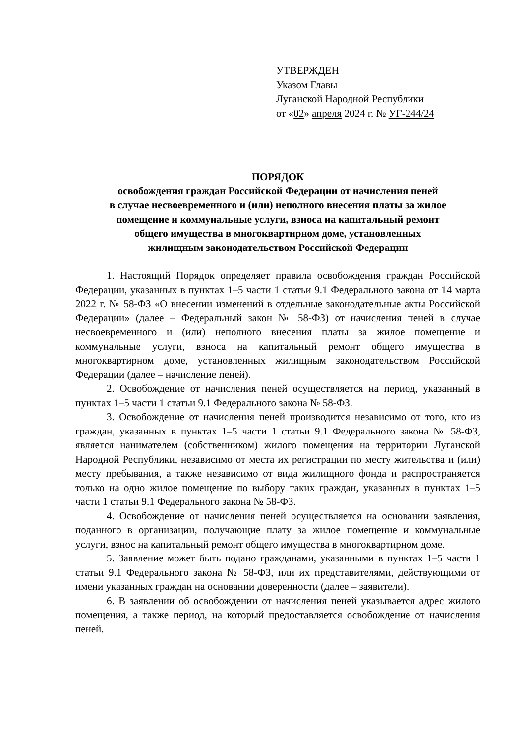УТВЕРЖДЕН
Указом Главы
Луганской Народной Республики
от «02» апреля 2024 г. № УГ-244/24
ПОРЯДОК
освобождения граждан Российской Федерации от начисления пеней
в случае несвоевременного и (или) неполного внесения платы за жилое
помещение и коммунальные услуги, взноса на капитальный ремонт
общего имущества в многоквартирном доме, установленных
жилищным законодательством Российской Федерации
1. Настоящий Порядок определяет правила освобождения граждан Российской Федерации, указанных в пунктах 1–5 части 1 статьи 9.1 Федерального закона от 14 марта 2022 г. № 58-ФЗ «О внесении изменений в отдельные законодательные акты Российской Федерации» (далее – Федеральный закон № 58-ФЗ) от начисления пеней в случае несвоевременного и (или) неполного внесения платы за жилое помещение и коммунальные услуги, взноса на капитальный ремонт общего имущества в многоквартирном доме, установленных жилищным законодательством Российской Федерации (далее – начисление пеней).
2. Освобождение от начисления пеней осуществляется на период, указанный в пунктах 1–5 части 1 статьи 9.1 Федерального закона № 58-ФЗ.
3. Освобождение от начисления пеней производится независимо от того, кто из граждан, указанных в пунктах 1–5 части 1 статьи 9.1 Федерального закона № 58-ФЗ, является нанимателем (собственником) жилого помещения на территории Луганской Народной Республики, независимо от места их регистрации по месту жительства и (или) месту пребывания, а также независимо от вида жилищного фонда и распространяется только на одно жилое помещение по выбору таких граждан, указанных в пунктах 1–5 части 1 статьи 9.1 Федерального закона № 58-ФЗ.
4. Освобождение от начисления пеней осуществляется на основании заявления, поданного в организации, получающие плату за жилое помещение и коммунальные услуги, взнос на капитальный ремонт общего имущества в многоквартирном доме.
5. Заявление может быть подано гражданами, указанными в пунктах 1–5 части 1 статьи 9.1 Федерального закона № 58-ФЗ, или их представителями, действующими от имени указанных граждан на основании доверенности (далее – заявители).
6. В заявлении об освобождении от начисления пеней указывается адрес жилого помещения, а также период, на который предоставляется освобождение от начисления пеней.